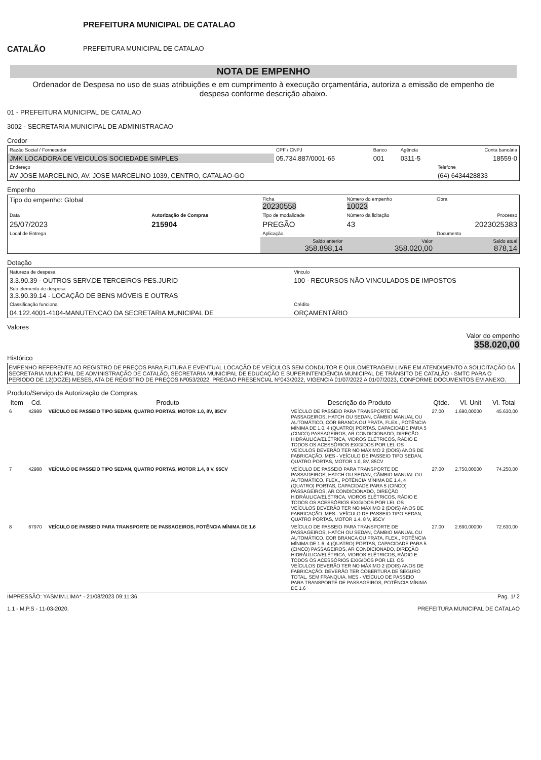CATALÃO
PREFEITURA MUNICIPAL DE CATALAO
PREFEITURA MUNICIPAL DE CATALAO
NOTA DE EMPENHO
Ordenador de Despesa no uso de suas atribuições e em cumprimento à execução orçamentária, autoriza a emissão de empenho de despesa conforme descrição abaixo.
01 - PREFEITURA MUNICIPAL DE CATALAO
3002 - SECRETARIA MUNICIPAL DE ADMINISTRACAO
Credor
| Razão Social / Fornecedor | CPF / CNPJ | Banco | Agência | Conta bancária |
| JMK LOCADORA DE VEICULOS SOCIEDADE SIMPLES | 05.734.887/0001-65 | 001 | 0311-5 | 18559-0 |
| Endereço | | | | Telefone |
| AV JOSE MARCELINO, AV. JOSE MARCELINO 1039, CENTRO, CATALAO-GO | | | | (64) 6434428833 |
Empenho
| Tipo do empenho: Global | | Ficha 20230558 | Número do empenho 10023 | Obra |
| Data | Autorização de Compras | Tipo de modalidade | Número da licitação | Processo |
| 25/07/2023 | 215904 | PREGÃO | 43 | 2023025383 |
| Local de Entrega | | Aplicação | | Documento |
| | | Saldo anterior 358.898,14 | Valor 358.020,00 | Saldo atual 878,14 |
Dotação
| Natureza de despesa | Vinculo |
| 3.3.90.39 - OUTROS SERV.DE TERCEIROS-PES.JURID Sub elemento de despesa 3.3.90.39.14 - LOCAÇÃO DE BENS MÓVEIS E OUTRAS | 100 - RECURSOS NÃO VINCULADOS DE IMPOSTOS |
| Classificação funcional | Crédito |
| 04.122.4001-4104-MANUTENCAO DA SECRETARIA MUNICIPAL DE | ORÇAMENTÁRIO |
Valores
Valor do empenho
358.020,00
Histórico
EMPENHO REFERENTE AO REGISTRO DE PREÇOS PARA FUTURA E EVENTUAL LOCAÇÃO DE VEÍCULOS SEM CONDUTOR E QUILOMETRAGEM LIVRE EM ATENDIMENTO A SOLICITAÇÃO DA SECRETARIA MUNICIPAL DE ADMINISTRAÇÃO DE CATALÃO, SECRETARIA MUNICIPAL DE EDUCAÇÃO E SUPERINTENDÊNCIA MUNICIPAL DE TRÂNSITO DE CATALÃO - SMTC PARA O PERÍODO DE 12(DOZE) MESES, ATA DE REGISTRO DE PREÇOS Nº053/2022, PREGAO PRESENCIAL Nº043/2022, VIGENCIA 01/07/2022 A 01/07/2023, CONFORME DOCUMENTOS EM ANEXO.
Produto/Serviço da Autorização de Compras.
| Item | Cd. | Produto | Descrição do Produto | Qtde. | Vl. Unit | Vl. Total |
| --- | --- | --- | --- | --- | --- | --- |
| 6 | 42989 | VEÍCULO DE PASSEIO TIPO SEDAN, QUATRO PORTAS, MOTOR 1.0, 8V, 85CV | VEÍCULO DE PASSEIO PARA TRANSPORTE DE PASSAGEIROS, HATCH OU SEDAN, CÂMBIO MANUAL OU AUTOMÁTICO, COR BRANCA OU PRATA, FLEX., POTÊNCIA MÍNIMA DE 1.0, 4 (QUATRO) PORTAS, CAPACIDADE PARA 5 (CINCO) PASSAGEIROS, AR CONDICIONADO, DIREÇÃO HIDRÁULICA/ELÉTRICA, VIDROS ELÉTRICOS, RÁDIO E TODOS OS ACESSÓRIOS EXIGIDOS POR LEI. OS VEÍCULOS DEVERÃO TER NO MÁXIMO 2 (DOIS) ANOS DE FABRICAÇÃO. MES - VEÍCULO DE PASSEIO TIPO SEDAN, QUATRO PORTAS, MOTOR 1.0, 8V, 85CV | 27,00 | 1.690,00000 | 45.630,00 |
| 7 | 42988 | VEÍCULO DE PASSEIO TIPO SEDAN, QUATRO PORTAS, MOTOR 1.4, 8 V, 95CV | VEÍCULO DE PASSEIO PARA TRANSPORTE DE PASSAGEIROS, HATCH OU SEDAN, CÂMBIO MANUAL OU AUTOMÁTICO, FLEX., POTÊNCIA MÍNIMA DE 1.4, 4 (QUATRO) PORTAS, CAPACIDADE PARA 5 (CINCO) PASSAGEIROS, AR CONDICIONADO, DIREÇÃO HIDRÁULICA/ELÉTRICA, VIDROS ELÉTRICOS, RÁDIO E TODOS OS ACESSÓRIOS EXIGIDOS POR LEI. OS VEÍCULOS DEVERÃO TER NO MÁXIMO 2 (DOIS) ANOS DE FABRICAÇÃO. MES - VEÍCULO DE PASSEIO TIPO SEDAN, QUATRO PORTAS, MOTOR 1.4, 8 V, 95CV | 27,00 | 2.750,00000 | 74.250,00 |
| 8 | 67970 | VEÍCULO DE PASSEIO PARA TRANSPORTE DE PASSAGEIROS, POTÊNCIA MÍNIMA DE 1.6 | VEÍCULO DE PASSEIO PARA TRANSPORTE DE PASSAGEIROS, HATCH OU SEDAN, CÂMBIO MANUAL OU AUTOMÁTICO, COR BRANCA OU PRATA, FLEX., POTÊNCIA MÍNIMA DE 1.6, 4 (QUATRO) PORTAS, CAPACIDADE PARA 5 (CINCO) PASSAGEIROS, AR CONDICIONADO, DIREÇÃO HIDRÁULICA/ELÉTRICA, VIDROS ELÉTRICOS, RÁDIO E TODOS OS ACESSÓRIOS EXIGIDOS POR LEI. OS VEÍCULOS DEVERÃO TER NO MÁXIMO 2 (DOIS) ANOS DE FABRICAÇÃO. DEVERÃO TER COBERTURA DE SEGURO TOTAL, SEM FRANQUIA. MES - VEÍCULO DE PASSEIO PARA TRANSPORTE DE PASSAGEIROS, POTÊNCIA MÍNIMA DE 1.6 | 27,00 | 2.690,00000 | 72.630,00 |
IMPRESSÃO: YASMIM.LIMA* - 21/08/2023 09:11:36 Pag. 1/ 2
1.1 - M.P.S - 11-03-2020. PREFEITURA MUNICIPAL DE CATALAO